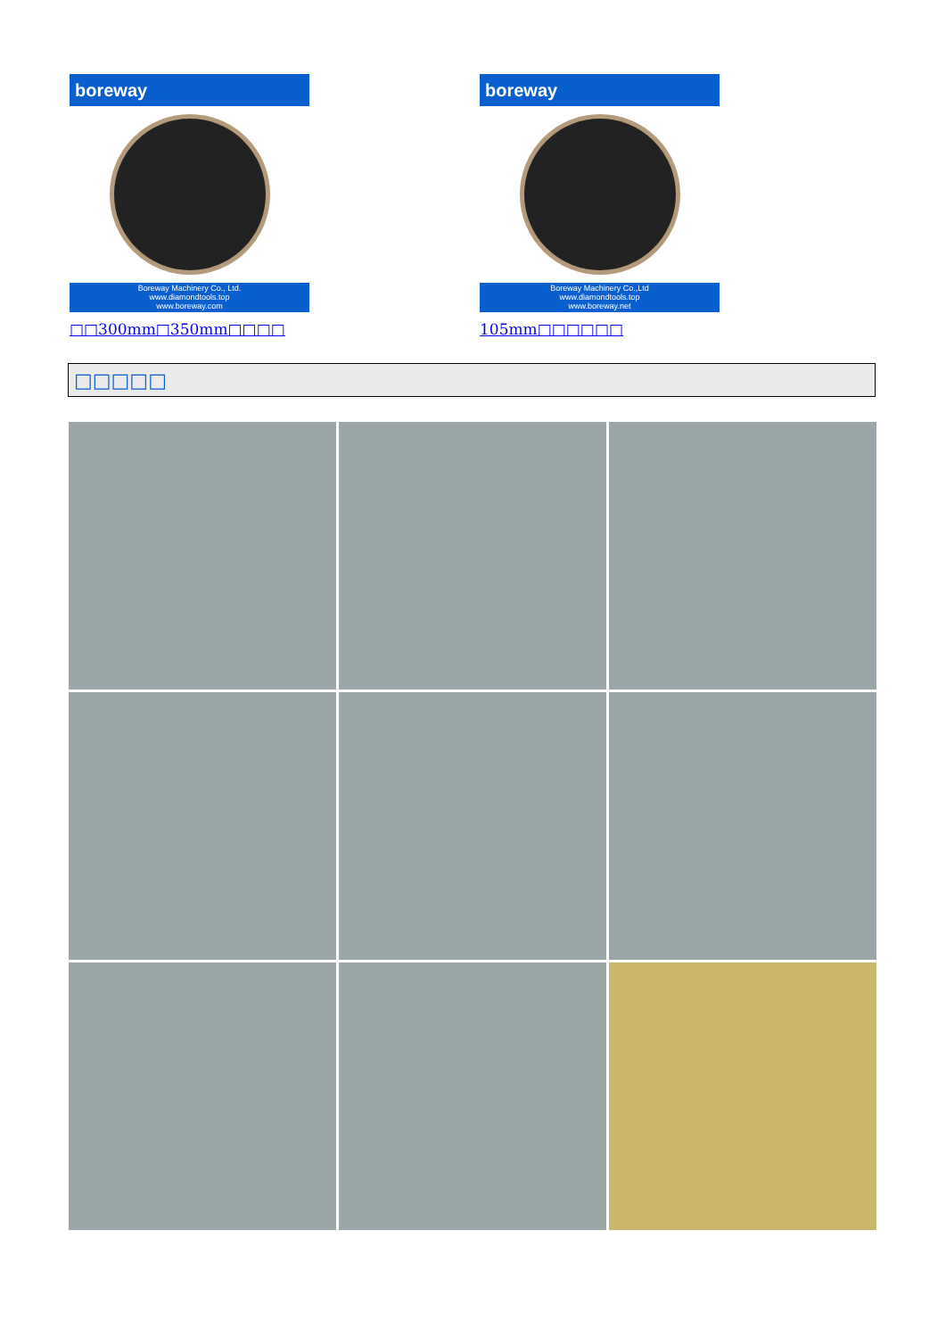boreway
Boreway Machinery Co., Ltd.
www.diamondtools.top
www.boreway.com
□□300mm□350mm□□□□
boreway
Boreway Machinery Co.,Ltd
www.diamondtools.top
www.boreway.net
105mm□□□□□□
□□□□□